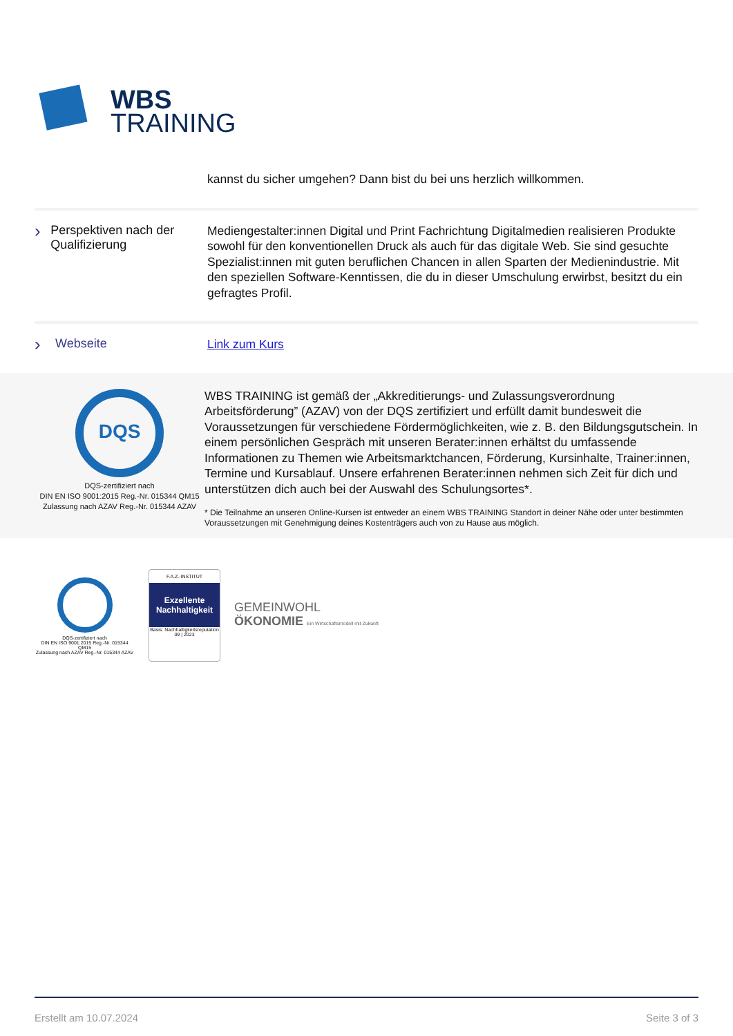WBS
TRAINING
kannst du sicher umgehen? Dann bist du bei uns herzlich willkommen.
› Perspektiven nach der Qualifizierung
Mediengestalter:innen Digital und Print Fachrichtung Digitalmedien realisieren Produkte sowohl für den konventionellen Druck als auch für das digitale Web. Sie sind gesuchte Spezialist:innen mit guten beruflichen Chancen in allen Sparten der Medienindustrie. Mit den speziellen Software-Kenntissen, die du in dieser Umschulung erwirbst, besitzt du ein gefragtes Profil.
› Webseite
Link zum Kurs
DQS
DQS-zertifiziert nach
DIN EN ISO 9001:2015 Reg.-Nr. 015344 QM15
Zulassung nach AZAV Reg.-Nr. 015344 AZAV
WBS TRAINING ist gemäß der „Akkreditierungs- und Zulassungsverordnung Arbeitsförderung” (AZAV) von der DQS zertifiziert und erfüllt damit bundesweit die Voraussetzungen für verschiedene Fördermöglichkeiten, wie z. B. den Bildungsgutschein. In einem persönlichen Gespräch mit unseren Berater:innen erhältst du umfassende Informationen zu Themen wie Arbeitsmarktchancen, Förderung, Kursinhalte, Trainer:innen, Termine und Kursablauf. Unsere erfahrenen Berater:innen nehmen sich Zeit für dich und unterstützen dich auch bei der Auswahl des Schulungsortes*.
* Die Teilnahme an unseren Online-Kursen ist entweder an einem WBS TRAINING Standort in deiner Nähe oder unter bestimmten Voraussetzungen mit Genehmigung deines Kostenträgers auch von zu Hause aus möglich.
DQS-zertifiziert nach
DIN EN ISO 9001:2015 Reg.-Nr. 015344 QM15
Zulassung nach AZAV Reg.-Nr. 015344 AZAV
F.A.Z.-INSTITUT
Exzellente Nachhaltigkeit
Basis: Nachhaltigkeitsreputation 09 | 2023
GEMEINWOHL
ÖKONOMIE Ein Wirtschaftsmodell mit Zukunft
Erstellt am 10.07.2024 Seite 3 of 3